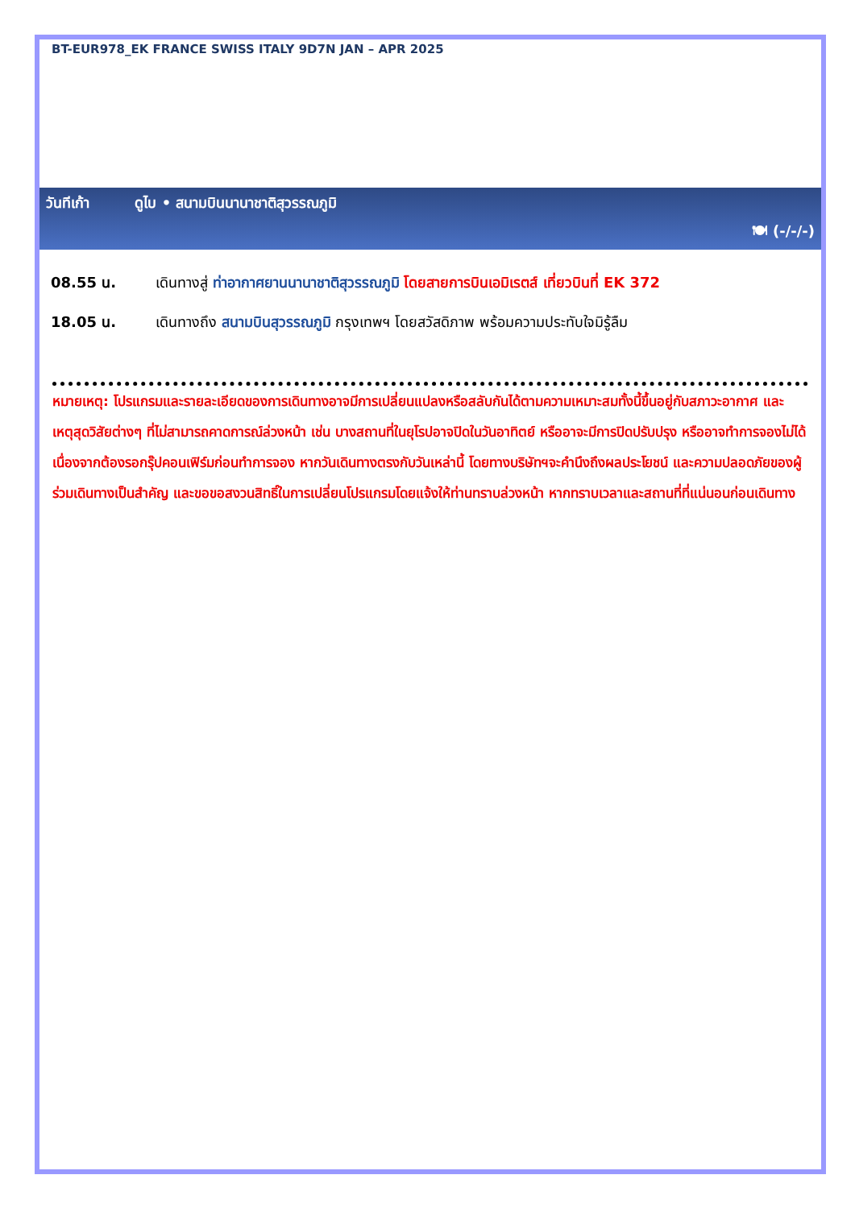BT-EUR978_EK FRANCE SWISS ITALY 9D7N JAN – APR 2025
วันทีเก้า ดูไบ • สนามบินนานาชาติสุวรรณภูมิ
🍽 (-/-/-)
08.55 น. เดินทางสู่ ท่าอากาศยานนานาชาติสุวรรณภูมิ โดยสายการบินเอมิเรตส์ เที่ยวบินที่ EK 372
18.05 น. เดินทางถึง สนามบินสุวรรณภูมิ กรุงเทพฯ โดยสวัสดิภาพ พร้อมความประทับใจมิรู้ลืม
หมายเหตุ: โปรแกรมและรายละเอียดของการเดินทางอาจมีการเปลี่ยนแปลงหรือสลับกันได้ตามความเหมาะสมทั้งนี้ขึ้นอยู่กับสภาวะอากาศ และเหตุสุดวิสัยต่างๆ ที่ไม่สามารถคาดการณ์ล่วงหน้า เช่น บางสถานที่ในยุโรปอาจปิดในวันอาทิตย์ หรืออาจะมีการปิดปรับปรุง หรืออาจทำการจองไม่ได้เนื่องจากต้องรอกรุ๊ปคอนเฟิร์มก่อนทำการจอง หากวันเดินทางตรงกับวันเหล่านี้ โดยทางบริษัทฯจะคำนึงถึงผลประโยชน์ และความปลอดภัยของผู้ร่วมเดินทางเป็นสำคัญ และขอขอสงวนสิทธิ์ในการเปลี่ยนโปรแกรมโดยแจ้งให้ท่านทราบล่วงหน้า หากทราบเวลาและสถานที่ที่แน่นอนก่อนเดินทาง